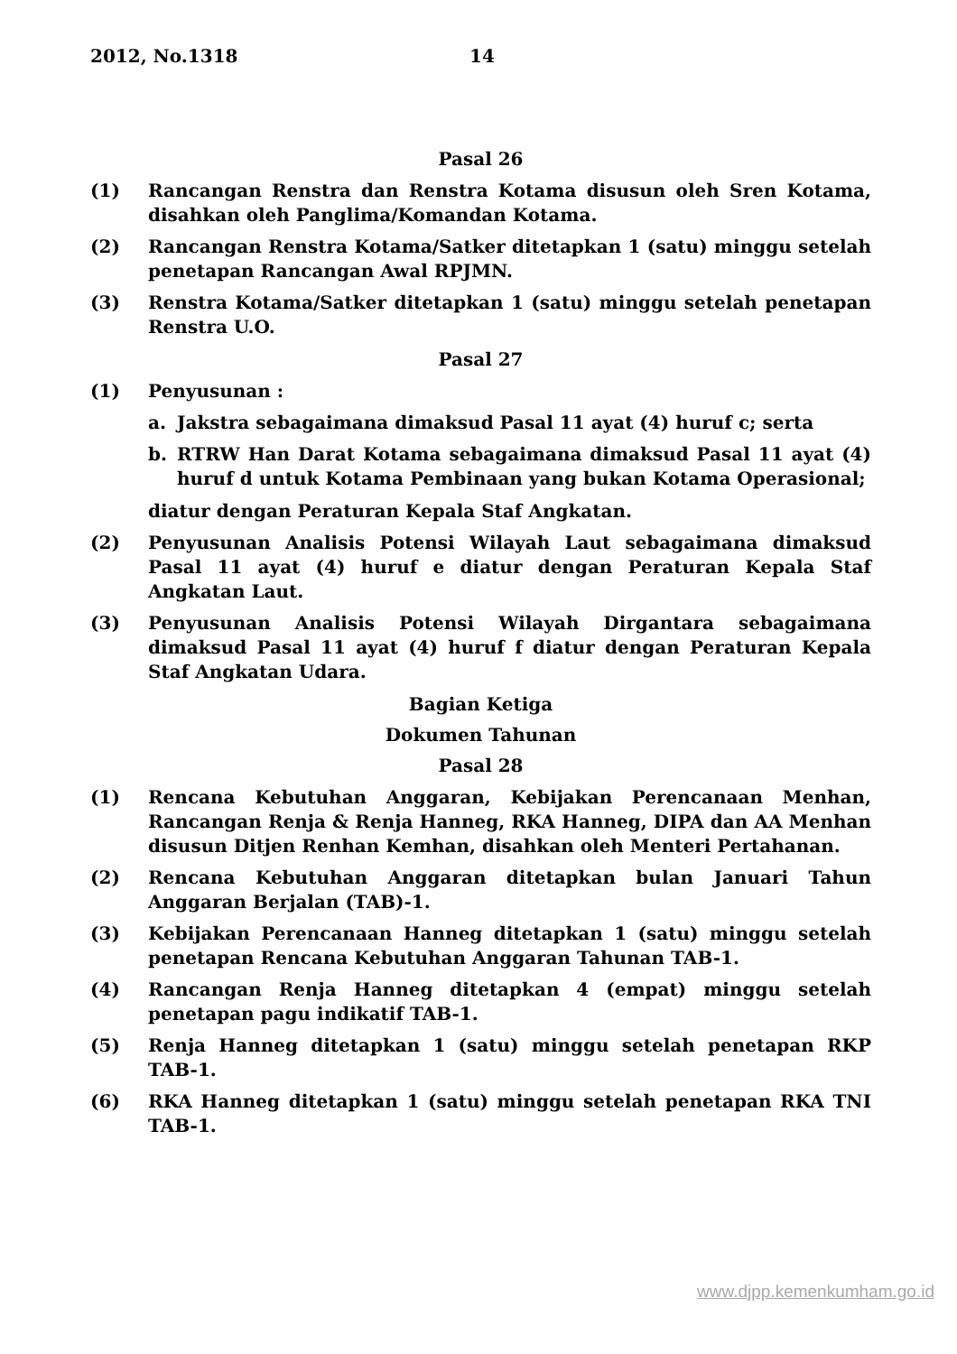2012, No.1318 14
Pasal 26
(1) Rancangan Renstra dan Renstra Kotama disusun oleh Sren Kotama, disahkan oleh Panglima/Komandan Kotama.
(2) Rancangan Renstra Kotama/Satker ditetapkan 1 (satu) minggu setelah penetapan Rancangan Awal RPJMN.
(3) Renstra Kotama/Satker ditetapkan 1 (satu) minggu setelah penetapan Renstra U.O.
Pasal 27
(1) Penyusunan :
a. Jakstra sebagaimana dimaksud Pasal 11 ayat (4) huruf c; serta
b. RTRW Han Darat Kotama sebagaimana dimaksud Pasal 11 ayat (4) huruf d untuk Kotama Pembinaan yang bukan Kotama Operasional;
diatur dengan Peraturan Kepala Staf Angkatan.
(2) Penyusunan Analisis Potensi Wilayah Laut sebagaimana dimaksud Pasal 11 ayat (4) huruf e diatur dengan Peraturan Kepala Staf Angkatan Laut.
(3) Penyusunan Analisis Potensi Wilayah Dirgantara sebagaimana dimaksud Pasal 11 ayat (4) huruf f diatur dengan Peraturan Kepala Staf Angkatan Udara.
Bagian Ketiga
Dokumen Tahunan
Pasal 28
(1) Rencana Kebutuhan Anggaran, Kebijakan Perencanaan Menhan, Rancangan Renja & Renja Hanneg, RKA Hanneg, DIPA dan AA Menhan disusun Ditjen Renhan Kemhan, disahkan oleh Menteri Pertahanan.
(2) Rencana Kebutuhan Anggaran ditetapkan bulan Januari Tahun Anggaran Berjalan (TAB)-1.
(3) Kebijakan Perencanaan Hanneg ditetapkan 1 (satu) minggu setelah penetapan Rencana Kebutuhan Anggaran Tahunan TAB-1.
(4) Rancangan Renja Hanneg ditetapkan 4 (empat) minggu setelah penetapan pagu indikatif TAB-1.
(5) Renja Hanneg ditetapkan 1 (satu) minggu setelah penetapan RKP TAB-1.
(6) RKA Hanneg ditetapkan 1 (satu) minggu setelah penetapan RKA TNI TAB-1.
www.djpp.kemenkumham.go.id